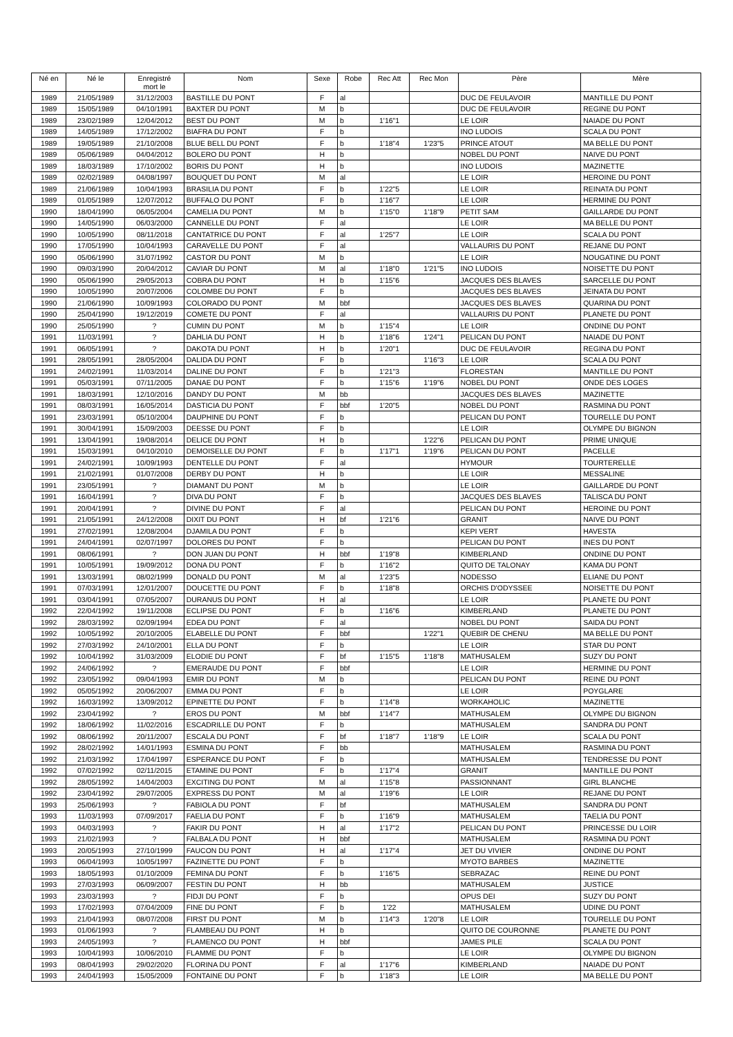| Né en | Né le | Enregistré mort le | Nom | Sexe | Robe | Rec Att | Rec Mon | Père | Mère |
| --- | --- | --- | --- | --- | --- | --- | --- | --- | --- |
| 1989 | 21/05/1989 | 31/12/2003 | BASTILLE DU PONT | F | al | | | DUC DE FEULAVOIR | MANTILLE DU PONT |
| 1989 | 15/05/1989 | 04/10/1991 | BAXTER DU PONT | M | b | | | DUC DE FEULAVOIR | REGINE DU PONT |
| 1989 | 23/02/1989 | 12/04/2012 | BEST DU PONT | M | b | 1'16"1 | | LE LOIR | NAIADE DU PONT |
| 1989 | 14/05/1989 | 17/12/2002 | BIAFRA DU PONT | F | b | | | INO LUDOIS | SCALA DU PONT |
| 1989 | 19/05/1989 | 21/10/2008 | BLUE BELL DU PONT | F | b | 1'18"4 | 1'23"5 | PRINCE ATOUT | MA BELLE DU PONT |
| 1989 | 05/06/1989 | 04/04/2012 | BOLERO DU PONT | H | b | | | NOBEL DU PONT | NAIVE DU PONT |
| 1989 | 18/03/1989 | 17/10/2002 | BORIS DU PONT | H | b | | | INO LUDOIS | MAZINETTE |
| 1989 | 02/02/1989 | 04/08/1997 | BOUQUET DU PONT | M | al | | | LE LOIR | HEROINE DU PONT |
| 1989 | 21/06/1989 | 10/04/1993 | BRASILIA DU PONT | F | b | 1'22"5 | | LE LOIR | REINATA DU PONT |
| 1989 | 01/05/1989 | 12/07/2012 | BUFFALO DU PONT | F | b | 1'16"7 | | LE LOIR | HERMINE DU PONT |
| 1990 | 18/04/1990 | 06/05/2004 | CAMELIA DU PONT | M | b | 1'15"0 | 1'18"9 | PETIT SAM | GAILLARDE DU PONT |
| 1990 | 14/05/1990 | 06/03/2000 | CANNELLE DU PONT | F | al | | | LE LOIR | MA BELLE DU PONT |
| 1990 | 10/05/1990 | 08/11/2018 | CANTATRICE DU PONT | F | al | 1'25"7 | | LE LOIR | SCALA DU PONT |
| 1990 | 17/05/1990 | 10/04/1993 | CARAVELLE DU PONT | F | al | | | VALLAURIS DU PONT | REJANE DU PONT |
| 1990 | 05/06/1990 | 31/07/1992 | CASTOR DU PONT | M | b | | | LE LOIR | NOUGATINE DU PONT |
| 1990 | 09/03/1990 | 20/04/2012 | CAVIAR DU PONT | M | al | 1'18"0 | 1'21"5 | INO LUDOIS | NOISETTE DU PONT |
| 1990 | 05/06/1990 | 29/05/2013 | COBRA DU PONT | H | b | 1'15"6 | | JACQUES DES BLAVES | SARCELLE DU PONT |
| 1990 | 10/05/1990 | 20/07/2006 | COLOMBE DU PONT | F | b | | | JACQUES DES BLAVES | JEINATA DU PONT |
| 1990 | 21/06/1990 | 10/09/1993 | COLORADO DU PONT | M | bbf | | | JACQUES DES BLAVES | QUARINA DU PONT |
| 1990 | 25/04/1990 | 19/12/2019 | COMETE DU PONT | F | al | | | VALLAURIS DU PONT | PLANETE DU PONT |
| 1990 | 25/05/1990 | ? | CUMIN DU PONT | M | b | 1'15"4 | | LE LOIR | ONDINE DU PONT |
| 1991 | 11/03/1991 | ? | DAHLIA DU PONT | H | b | 1'18"6 | 1'24"1 | PELICAN DU PONT | NAIADE DU PONT |
| 1991 | 06/05/1991 | ? | DAKOTA DU PONT | H | b | 1'20"1 | | DUC DE FEULAVOIR | REGINA DU PONT |
| 1991 | 28/05/1991 | 28/05/2004 | DALIDA DU PONT | F | b | | 1'16"3 | LE LOIR | SCALA DU PONT |
| 1991 | 24/02/1991 | 11/03/2014 | DALINE DU PONT | F | b | 1'21"3 | | FLORESTAN | MANTILLE DU PONT |
| 1991 | 05/03/1991 | 07/11/2005 | DANAE DU PONT | F | b | 1'15"6 | 1'19"6 | NOBEL DU PONT | ONDE DES LOGES |
| 1991 | 18/03/1991 | 12/10/2016 | DANDY DU PONT | M | bb | | | JACQUES DES BLAVES | MAZINETTE |
| 1991 | 08/03/1991 | 16/05/2014 | DASTICIA DU PONT | F | bbf | 1'20"5 | | NOBEL DU PONT | RASMINA DU PONT |
| 1991 | 23/03/1991 | 05/10/2004 | DAUPHINE DU PONT | F | b | | | PELICAN DU PONT | TOURELLE DU PONT |
| 1991 | 30/04/1991 | 15/09/2003 | DEESSE DU PONT | F | b | | | LE LOIR | OLYMPE DU BIGNON |
| 1991 | 13/04/1991 | 19/08/2014 | DELICE DU PONT | H | b | | 1'22"6 | PELICAN DU PONT | PRIME UNIQUE |
| 1991 | 15/03/1991 | 04/10/2010 | DEMOISELLE DU PONT | F | b | 1'17"1 | 1'19"6 | PELICAN DU PONT | PACELLE |
| 1991 | 24/02/1991 | 10/09/1993 | DENTELLE DU PONT | F | al | | | HYMOUR | TOURTERELLE |
| 1991 | 21/02/1991 | 01/07/2008 | DERBY DU PONT | H | b | | | LE LOIR | MESSALINE |
| 1991 | 23/05/1991 | ? | DIAMANT DU PONT | M | b | | | LE LOIR | GAILLARDE DU PONT |
| 1991 | 16/04/1991 | ? | DIVA DU PONT | F | b | | | JACQUES DES BLAVES | TALISCA DU PONT |
| 1991 | 20/04/1991 | ? | DIVINE DU PONT | F | al | | | PELICAN DU PONT | HEROINE DU PONT |
| 1991 | 21/05/1991 | 24/12/2008 | DIXIT DU PONT | H | bf | 1'21"6 | | GRANIT | NAIVE DU PONT |
| 1991 | 27/02/1991 | 12/08/2004 | DJAMILA DU PONT | F | b | | | KEPI VERT | HAVESTA |
| 1991 | 24/04/1991 | 02/07/1997 | DOLORES DU PONT | F | b | | | PELICAN DU PONT | INES DU PONT |
| 1991 | 08/06/1991 | ? | DON JUAN DU PONT | H | bbf | 1'19"8 | | KIMBERLAND | ONDINE DU PONT |
| 1991 | 10/05/1991 | 19/09/2012 | DONA DU PONT | F | b | 1'16"2 | | QUITO DE TALONAY | KAMA DU PONT |
| 1991 | 13/03/1991 | 08/02/1999 | DONALD DU PONT | M | al | 1'23"5 | | NODESSO | ELIANE DU PONT |
| 1991 | 07/03/1991 | 12/01/2007 | DOUCETTE DU PONT | F | b | 1'18"8 | | ORCHIS D'ODYSSEE | NOISETTE DU PONT |
| 1991 | 03/04/1991 | 07/05/2007 | DURANUS DU PONT | H | al | | | LE LOIR | PLANETE DU PONT |
| 1992 | 22/04/1992 | 19/11/2008 | ECLIPSE DU PONT | F | b | 1'16"6 | | KIMBERLAND | PLANETE DU PONT |
| 1992 | 28/03/1992 | 02/09/1994 | EDEA DU PONT | F | al | | | NOBEL DU PONT | SAIDA DU PONT |
| 1992 | 10/05/1992 | 20/10/2005 | ELABELLE DU PONT | F | bbf | | 1'22"1 | QUEBIR DE CHENU | MA BELLE DU PONT |
| 1992 | 27/03/1992 | 24/10/2001 | ELLA DU PONT | F | b | | | LE LOIR | STAR DU PONT |
| 1992 | 10/04/1992 | 31/03/2009 | ELODIE DU PONT | F | bf | 1'15"5 | 1'18"8 | MATHUSALEM | SUZY DU PONT |
| 1992 | 24/06/1992 | ? | EMERAUDE DU PONT | F | bbf | | | LE LOIR | HERMINE DU PONT |
| 1992 | 23/05/1992 | 09/04/1993 | EMIR DU PONT | M | b | | | PELICAN DU PONT | REINE DU PONT |
| 1992 | 05/05/1992 | 20/06/2007 | EMMA DU PONT | F | b | | | LE LOIR | POYGLARE |
| 1992 | 16/03/1992 | 13/09/2012 | EPINETTE DU PONT | F | b | 1'14"8 | | WORKAHOLIC | MAZINETTE |
| 1992 | 23/04/1992 | ? | EROS DU PONT | M | bbf | 1'14"7 | | MATHUSALEM | OLYMPE DU BIGNON |
| 1992 | 18/06/1992 | 11/02/2016 | ESCADRILLE DU PONT | F | b | | | MATHUSALEM | SANDRA DU PONT |
| 1992 | 08/06/1992 | 20/11/2007 | ESCALA DU PONT | F | bf | 1'18"7 | 1'18"9 | LE LOIR | SCALA DU PONT |
| 1992 | 28/02/1992 | 14/01/1993 | ESMINA DU PONT | F | bb | | | MATHUSALEM | RASMINA DU PONT |
| 1992 | 21/03/1992 | 17/04/1997 | ESPERANCE DU PONT | F | b | | | MATHUSALEM | TENDRESSE DU PONT |
| 1992 | 07/02/1992 | 02/11/2015 | ETAMINE DU PONT | F | b | 1'17"4 | | GRANIT | MANTILLE DU PONT |
| 1992 | 28/05/1992 | 14/04/2003 | EXCITING DU PONT | M | al | 1'15"8 | | PASSIONNANT | GIRL BLANCHE |
| 1992 | 23/04/1992 | 29/07/2005 | EXPRESS DU PONT | M | al | 1'19"6 | | LE LOIR | REJANE DU PONT |
| 1993 | 25/06/1993 | ? | FABIOLA DU PONT | F | bf | | | MATHUSALEM | SANDRA DU PONT |
| 1993 | 11/03/1993 | 07/09/2017 | FAELIA DU PONT | F | b | 1'16"9 | | MATHUSALEM | TAELIA DU PONT |
| 1993 | 04/03/1993 | ? | FAKIR DU PONT | H | al | 1'17"2 | | PELICAN DU PONT | PRINCESSE DU LOIR |
| 1993 | 21/02/1993 | ? | FALBALA DU PONT | H | bbf | | | MATHUSALEM | RASMINA DU PONT |
| 1993 | 20/05/1993 | 27/10/1999 | FAUCON DU PONT | H | al | 1'17"4 | | JET DU VIVIER | ONDINE DU PONT |
| 1993 | 06/04/1993 | 10/05/1997 | FAZINETTE DU PONT | F | b | | | MYOTO BARBES | MAZINETTE |
| 1993 | 18/05/1993 | 01/10/2009 | FEMINA DU PONT | F | b | 1'16"5 | | SEBRAZAC | REINE DU PONT |
| 1993 | 27/03/1993 | 06/09/2007 | FESTIN DU PONT | H | bb | | | MATHUSALEM | JUSTICE |
| 1993 | 23/03/1993 | ? | FIDJI DU PONT | F | b | | | OPUS DEI | SUZY DU PONT |
| 1993 | 17/02/1993 | 07/04/2009 | FINE DU PONT | F | b | 1'22 | | MATHUSALEM | UDINE DU PONT |
| 1993 | 21/04/1993 | 08/07/2008 | FIRST DU PONT | M | b | 1'14"3 | 1'20"8 | LE LOIR | TOURELLE DU PONT |
| 1993 | 01/06/1993 | ? | FLAMBEAU DU PONT | H | b | | | QUITO DE COURONNE | PLANETE DU PONT |
| 1993 | 24/05/1993 | ? | FLAMENCO DU PONT | H | bbf | | | JAMES PILE | SCALA DU PONT |
| 1993 | 10/04/1993 | 10/06/2010 | FLAMME DU PONT | F | b | | | LE LOIR | OLYMPE DU BIGNON |
| 1993 | 08/04/1993 | 29/02/2020 | FLORINA DU PONT | F | al | 1'17"6 | | KIMBERLAND | NAIADE DU PONT |
| 1993 | 24/04/1993 | 15/05/2009 | FONTAINE DU PONT | F | b | 1'18"3 | | LE LOIR | MA BELLE DU PONT |